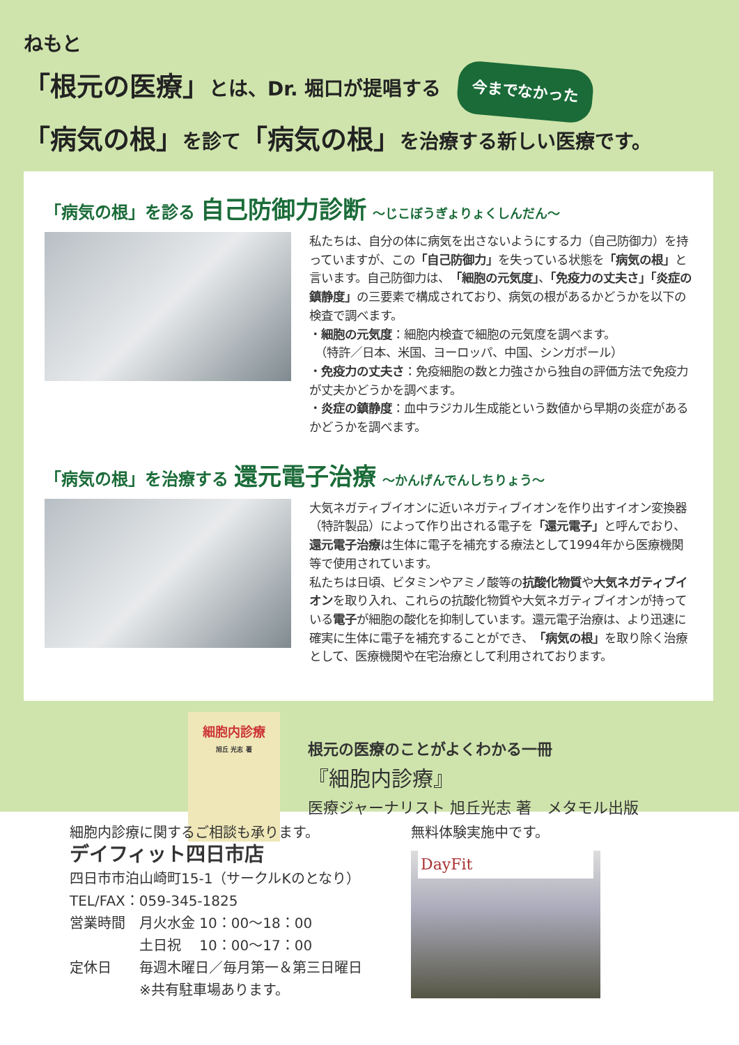ねもと
「根元の医療」とは、Dr. 堀口が提唱する 今までなかった
「病気の根」を診て「病気の根」を治療する新しい医療です。
「病気の根」を診る 自己防御力診断 〜じこぼうぎょりょくしんだん〜
私たちは、自分の体に病気を出さないようにする力（自己防御力）を持っていますが、この「自己防御力」を失っている状態を「病気の根」と言います。自己防御力は、「細胞の元気度」、「免疫力の丈夫さ」「炎症の鎮静度」の三要素で構成されており、病気の根があるかどうかを以下の検査で調べます。
・細胞の元気度：細胞内検査で細胞の元気度を調べます。
　（特許／日本、米国、ヨーロッパ、中国、シンガポール）
・免疫力の丈夫さ：免疫細胞の数と力強さから独自の評価方法で免疫力が丈夫かどうかを調べます。
・炎症の鎮静度：血中ラジカル生成能という数値から早期の炎症があるかどうかを調べます。
「病気の根」を治療する 還元電子治療 〜かんげんでんしちりょう〜
大気ネガティブイオンに近いネガティブイオンを作り出すイオン変換器（特許製品）によって作り出される電子を「還元電子」と呼んでおり、還元電子治療は生体に電子を補充する療法として1994年から医療機関等で使用されています。
私たちは日頃、ビタミンやアミノ酸等の抗酸化物質や大気ネガティブイオンを取り入れ、これらの抗酸化物質や大気ネガティブイオンが持っている電子が細胞の酸化を抑制しています。還元電子治療は、より迅速に確実に生体に電子を補充することができ、「病気の根」を取り除く治療として、医療機関や在宅治療として利用されております。
細胞内診療
旭丘 光志 著
根元の医療のことがよくわかる一冊
『細胞内診療』
医療ジャーナリスト 旭丘光志 著　メタモル出版
細胞内診療に関するご相談も承ります。
デイフィット四日市店
四日市市泊山崎町15-1（サークルKのとなり）
TEL/FAX：059-345-1825
営業時間　月火水金 10：00〜18：00
　　　　　土日祝　 10：00〜17：00
定休日　　毎週木曜日／毎月第一＆第三日曜日
　　　　　※共有駐車場あります。
無料体験実施中です。
DayFit